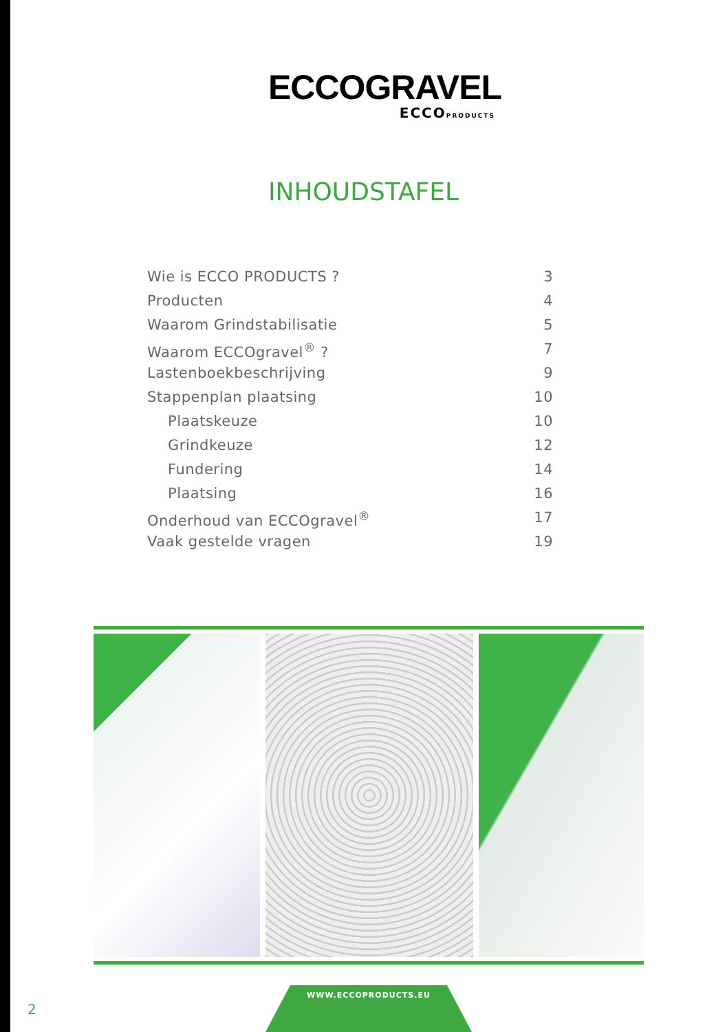ECCOGRAVEL
ECCOPRODUCTS
INHOUDSTAFEL
Wie is ECCO PRODUCTS ? 3
Producten 4
Waarom Grindstabilisatie 5
Waarom ECCOgravel<sup>®</sup> ? 7
Lastenboekbeschrijving 9
Stappenplan plaatsing 10
Plaatskeuze 10
Grindkeuze 12
Fundering 14
Plaatsing 16
Onderhoud van ECCOgravel<sup>®</sup> 17
Vaak gestelde vragen 19
2
WWW.ECCOPRODUCTS.EU